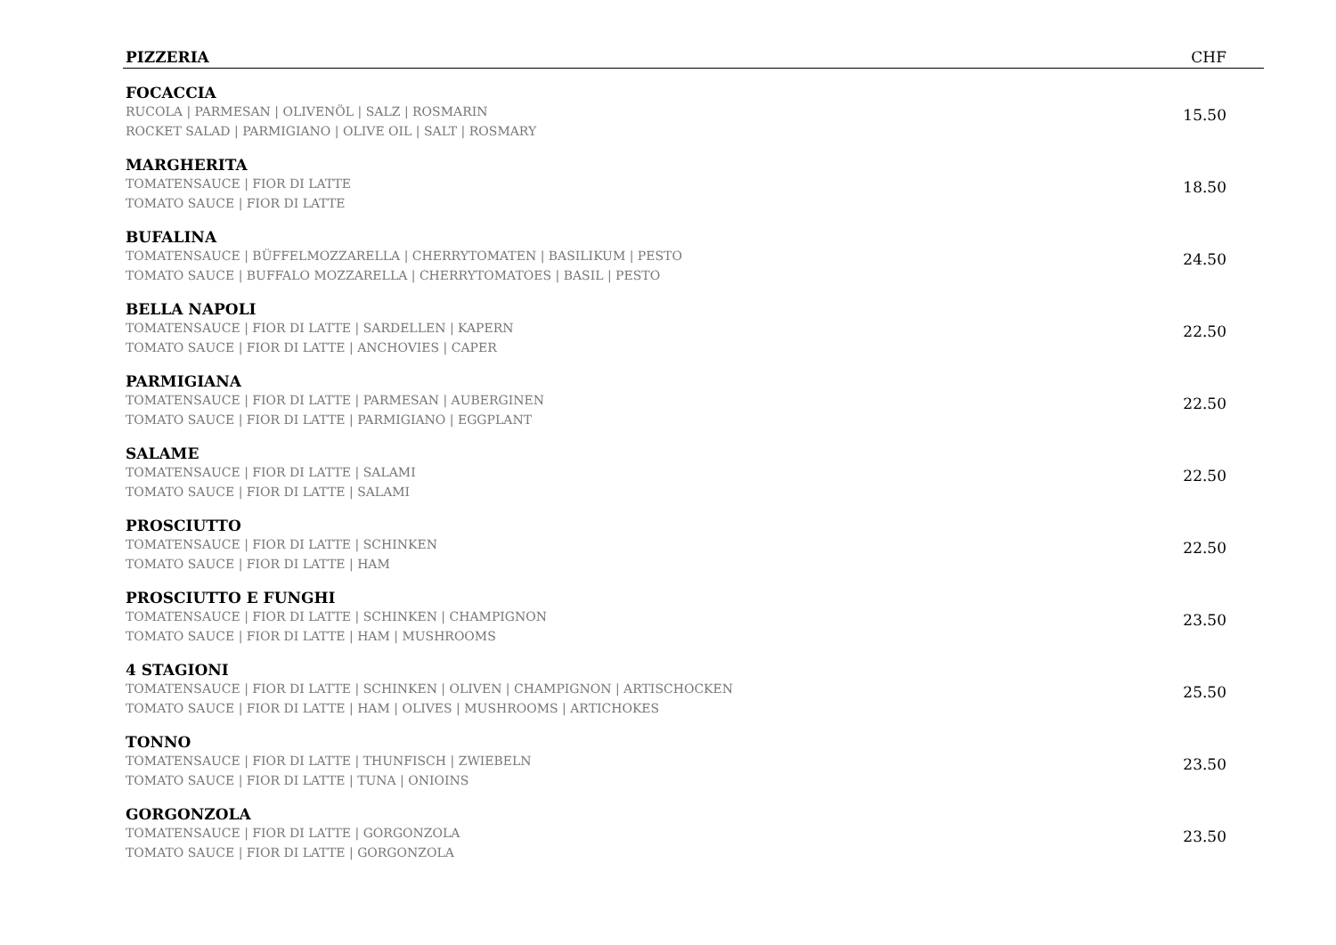| PIZZERIA | CHF |
| --- | --- |
| FOCACCIA RUCOLA / PARMESAN / OLIVENÖL / SALZ / ROSMARIN ROCKET SALAD / PARMIGIANO / OLIVE OIL / SALT / ROSMARY | 15.50 |
| MARGHERITA TOMATENSAUCE / FIOR DI LATTE TOMATO SAUCE / FIOR DI LATTE | 18.50 |
| BUFALINA TOMATENSAUCE / BÜFFELMOZZARELLA / CHERRYTOMATEN / BASILIKUM / PESTO TOMATO SAUCE / BUFFALO MOZZARELLA / CHERRYTOMATOES / BASIL / PESTO | 24.50 |
| BELLA NAPOLI TOMATENSAUCE / FIOR DI LATTE / SARDELLEN / KAPERN TOMATO SAUCE / FIOR DI LATTE / ANCHOVIES / CAPER | 22.50 |
| PARMIGIANA TOMATENSAUCE / FIOR DI LATTE / PARMESAN / AUBERGINEN TOMATO SAUCE / FIOR DI LATTE / PARMIGIANO / EGGPLANT | 22.50 |
| SALAME TOMATENSAUCE / FIOR DI LATTE / SALAMI TOMATO SAUCE / FIOR DI LATTE / SALAMI | 22.50 |
| PROSCIUTTO TOMATENSAUCE / FIOR DI LATTE / SCHINKEN TOMATO SAUCE / FIOR DI LATTE / HAM | 22.50 |
| PROSCIUTTO E FUNGHI TOMATENSAUCE / FIOR DI LATTE / SCHINKEN / CHAMPIGNON TOMATO SAUCE / FIOR DI LATTE / HAM / MUSHROOMS | 23.50 |
| 4 STAGIONI TOMATENSAUCE / FIOR DI LATTE / SCHINKEN / OLIVEN / CHAMPIGNON / ARTISCHOCKEN TOMATO SAUCE / FIOR DI LATTE / HAM / OLIVES / MUSHROOMS / ARTICHOKES | 25.50 |
| TONNO TOMATENSAUCE / FIOR DI LATTE / THUNFISCH / ZWIEBELN TOMATO SAUCE / FIOR DI LATTE / TUNA / ONIOINS | 23.50 |
| GORGONZOLA TOMATENSAUCE / FIOR DI LATTE / GORGONZOLA TOMATO SAUCE / FIOR DI LATTE / GORGONZOLA | 23.50 |